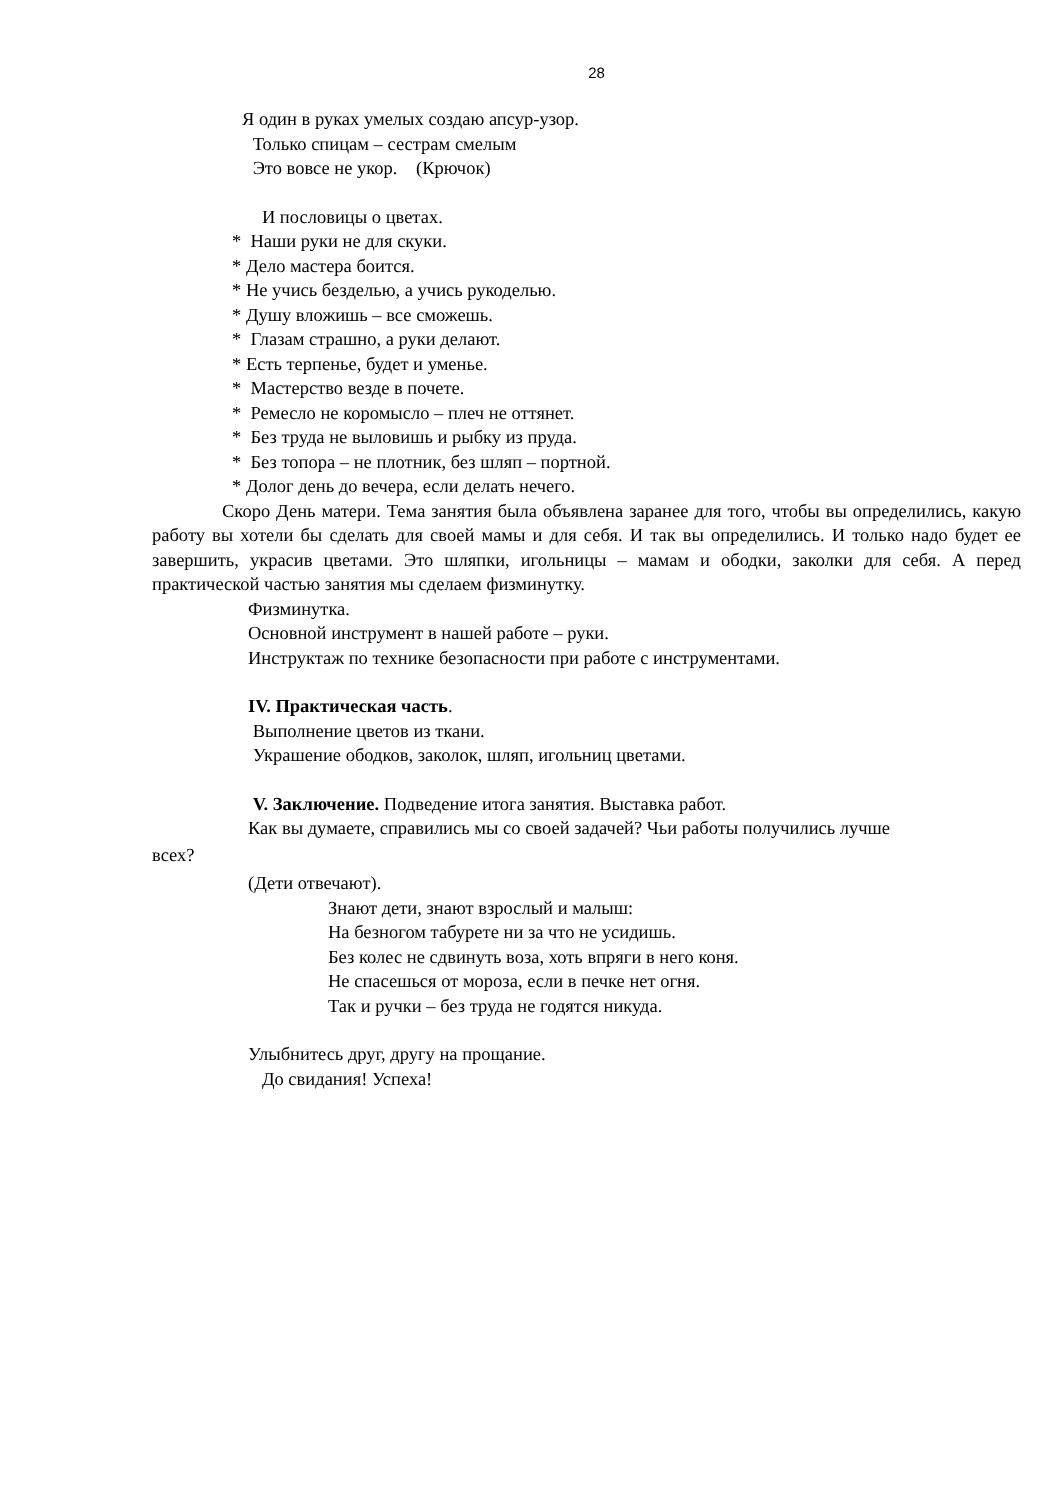28
Я один в руках умелых создаю апсур-узор.
Только спицам – сестрам смелым
Это вовсе не укор. (Крючок)
И пословицы о цветах.
* Наши руки не для скуки.
* Дело мастера боится.
* Не учись безделью, а учись рукоделью.
* Душу вложишь – все сможешь.
* Глазам страшно, а руки делают.
* Есть терпенье, будет и уменье.
* Мастерство везде в почете.
* Ремесло не коромысло – плеч не оттянет.
* Без труда не выловишь и рыбку из пруда.
* Без топора – не плотник, без шляп – портной.
* Долог день до вечера, если делать нечего.
Скоро День матери. Тема занятия была объявлена заранее для того, чтобы вы определились, какую работу вы хотели бы сделать для своей мамы и для себя. И так вы определились. И только надо будет ее завершить, украсив цветами. Это шляпки, игольницы – мамам и ободки, заколки для себя. А перед практической частью занятия мы сделаем физминутку.
Физминутка.
Основной инструмент в нашей работе – руки.
Инструктаж по технике безопасности при работе с инструментами.
IV. Практическая часть.
Выполнение цветов из ткани.
Украшение ободков, заколок, шляп, игольниц цветами.
V. Заключение. Подведение итога занятия. Выставка работ.
Как вы думаете, справились мы со своей задачей? Чьи работы получились лучше
всех?
(Дети отвечают).
Знают дети, знают взрослый и малыш:
На безногом табурете ни за что не усидишь.
Без колес не сдвинуть воза, хоть впряги в него коня.
Не спасешься от мороза, если в печке нет огня.
Так и ручки – без труда не годятся никуда.
Улыбнитесь друг, другу на прощание.
До свидания! Успеха!